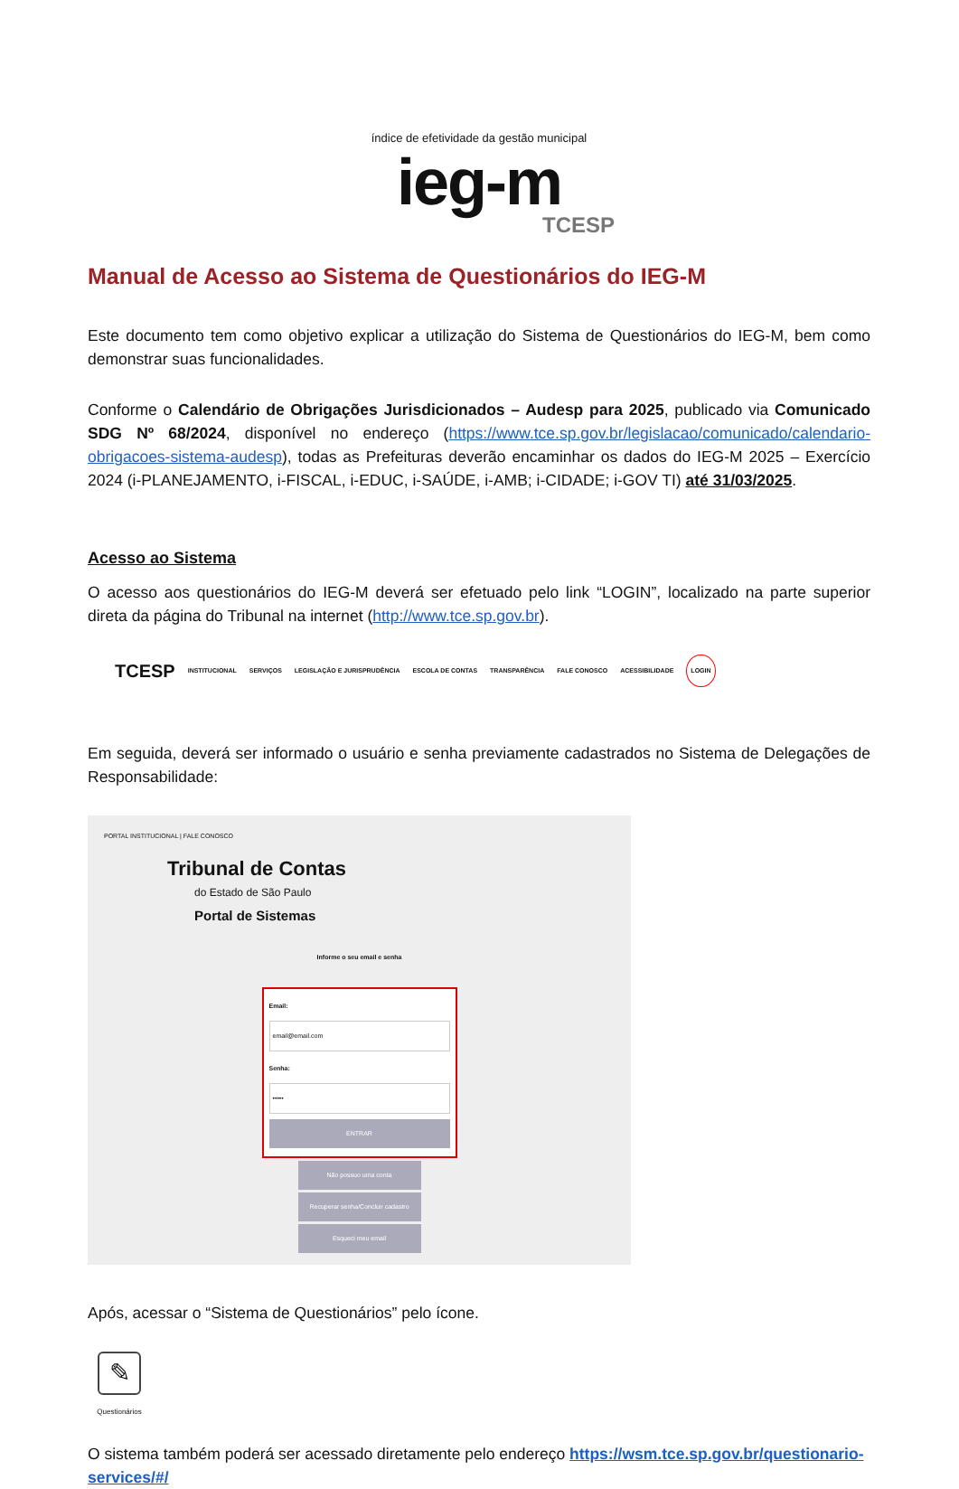índice de efetividade da gestão municipal
ieg-m
TCESP
Manual de Acesso ao Sistema de Questionários do IEG-M
Este documento tem como objetivo explicar a utilização do Sistema de Questionários do IEG-M, bem como demonstrar suas funcionalidades.
Conforme o Calendário de Obrigações Jurisdicionados – Audesp para 2025, publicado via Comunicado SDG Nº 68/2024, disponível no endereço (https://www.tce.sp.gov.br/legislacao/comunicado/calendario-obrigacoes-sistema-audesp), todas as Prefeituras deverão encaminhar os dados do IEG-M 2025 – Exercício 2024 (i-PLANEJAMENTO, i-FISCAL, i-EDUC, i-SAÚDE, i-AMB; i-CIDADE; i-GOV TI) até 31/03/2025.
Acesso ao Sistema
O acesso aos questionários do IEG-M deverá ser efetuado pelo link “LOGIN”, localizado na parte superior direta da página do Tribunal na internet (http://www.tce.sp.gov.br).
TCESP INSTITUCIONAL SERVIÇOS LEGISLAÇÃO E JURISPRUDÊNCIA ESCOLA DE CONTAS TRANSPARÊNCIA FALE CONOSCO ACESSIBILIDADE LOGIN
Em seguida, deverá ser informado o usuário e senha previamente cadastrados no Sistema de Delegações de Responsabilidade:
PORTAL INSTITUCIONAL | FALE CONOSCO
Tribunal de Contas
do Estado de São Paulo
Portal de Sistemas
Informe o seu email e senha
Email:
email@email.com
Senha:
•••••
ENTRAR
Não possuo uma conta
Recuperar senha/Concluir cadastro
Esqueci meu email
Após, acessar o “Sistema de Questionários” pelo ícone.
✎
Questionários
O sistema também poderá ser acessado diretamente pelo endereço https://wsm.tce.sp.gov.br/questionario-services/#/